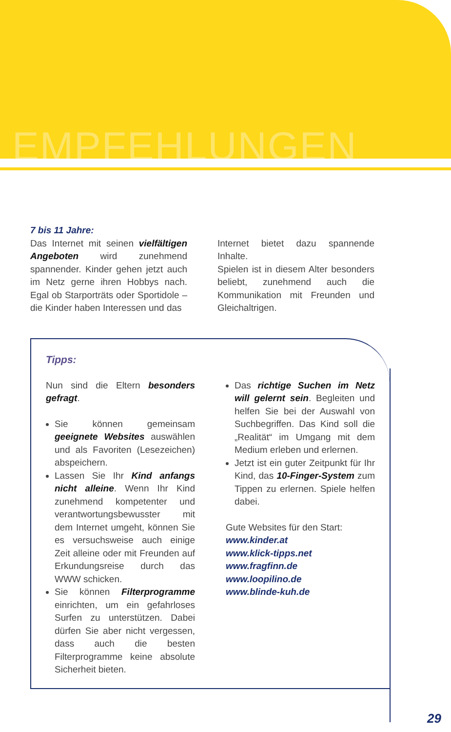EMPFEHLUNGEN
7 bis 11 Jahre:
Das Internet mit seinen vielfältigen Angeboten wird zunehmend spannender. Kinder gehen jetzt auch im Netz gerne ihren Hobbys nach. Egal ob Starporträts oder Sportidole – die Kinder haben Interessen und das
Internet bietet dazu spannende Inhalte.
Spielen ist in diesem Alter besonders beliebt, zunehmend auch die Kommunikation mit Freunden und Gleichaltrigen.
Tipps:
Nun sind die Eltern besonders gefragt.
Sie können gemeinsam geeignete Websites auswählen und als Favoriten (Lesezeichen) abspeichern.
Lassen Sie Ihr Kind anfangs nicht alleine. Wenn Ihr Kind zunehmend kompetenter und verantwortungsbewusster mit dem Internet umgeht, können Sie es versuchsweise auch einige Zeit alleine oder mit Freunden auf Erkundungsreise durch das WWW schicken.
Sie können Filterprogramme einrichten, um ein gefahrloses Surfen zu unterstützen. Dabei dürfen Sie aber nicht vergessen, dass auch die besten Filterprogramme keine absolute Sicherheit bieten.
Das richtige Suchen im Netz will gelernt sein. Begleiten und helfen Sie bei der Auswahl von Suchbegriffen. Das Kind soll die „Realität“ im Umgang mit dem Medium erleben und erlernen.
Jetzt ist ein guter Zeitpunkt für Ihr Kind, das 10-Finger-System zum Tippen zu erlernen. Spiele helfen dabei.
Gute Websites für den Start:
www.kinder.at
www.klick-tipps.net
www.fragfinn.de
www.loopilino.de
www.blinde-kuh.de
29